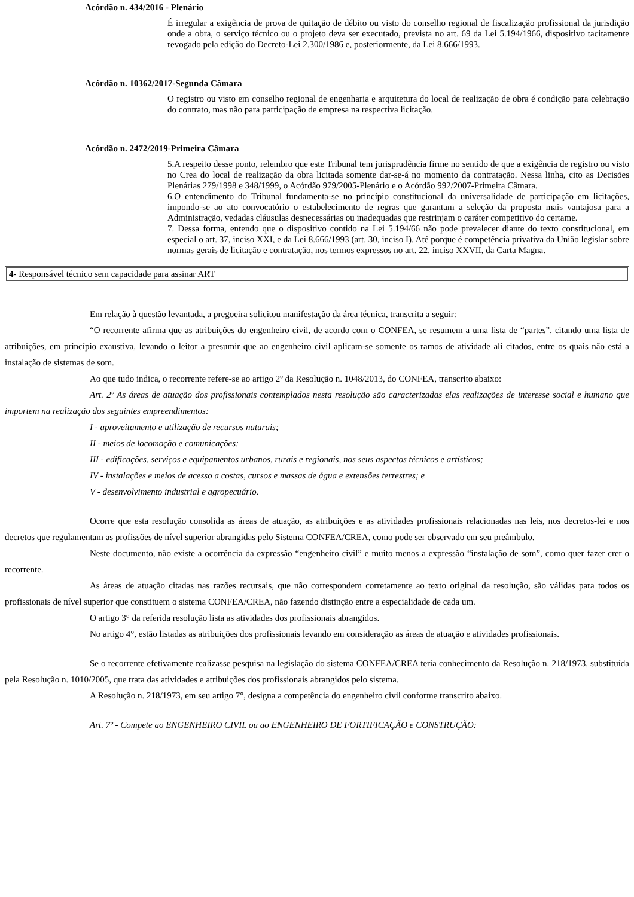Acórdão n. 434/2016 - Plenário
É irregular a exigência de prova de quitação de débito ou visto do conselho regional de fiscalização profissional da jurisdição onde a obra, o serviço técnico ou o projeto deva ser executado, prevista no art. 69 da Lei 5.194/1966, dispositivo tacitamente revogado pela edição do Decreto-Lei 2.300/1986 e, posteriormente, da Lei 8.666/1993.
Acórdão n. 10362/2017-Segunda Câmara
O registro ou visto em conselho regional de engenharia e arquitetura do local de realização de obra é condição para celebração do contrato, mas não para participação de empresa na respectiva licitação.
Acórdão n. 2472/2019-Primeira Câmara
5.A respeito desse ponto, relembro que este Tribunal tem jurisprudência firme no sentido de que a exigência de registro ou visto no Crea do local de realização da obra licitada somente dar-se-á no momento da contratação. Nessa linha, cito as Decisões Plenárias 279/1998 e 348/1999, o Acórdão 979/2005-Plenário e o Acórdão 992/2007-Primeira Câmara.
6.O entendimento do Tribunal fundamenta-se no princípio constitucional da universalidade de participação em licitações, impondo-se ao ato convocatório o estabelecimento de regras que garantam a seleção da proposta mais vantajosa para a Administração, vedadas cláusulas desnecessárias ou inadequadas que restrinjam o caráter competitivo do certame.
7. Dessa forma, entendo que o dispositivo contido na Lei 5.194/66 não pode prevalecer diante do texto constitucional, em especial o art. 37, inciso XXI, e da Lei 8.666/1993 (art. 30, inciso I). Até porque é competência privativa da União legislar sobre normas gerais de licitação e contratação, nos termos expressos no art. 22, inciso XXVII, da Carta Magna.
4- Responsável técnico sem capacidade para assinar ART
Em relação à questão levantada, a pregoeira solicitou manifestação da área técnica, transcrita a seguir:
“O recorrente afirma que as atribuições do engenheiro civil, de acordo com o CONFEA, se resumem a uma lista de “partes”, citando uma lista de atribuições, em princípio exaustiva, levando o leitor a presumir que ao engenheiro civil aplicam-se somente os ramos de atividade ali citados, entre os quais não está a instalação de sistemas de som.
Ao que tudo indica, o recorrente refere-se ao artigo 2º da Resolução n. 1048/2013, do CONFEA, transcrito abaixo:
Art. 2º As áreas de atuação dos profissionais contemplados nesta resolução são caracterizadas elas realizações de interesse social e humano que importem na realização dos seguintes empreendimentos:
I - aproveitamento e utilização de recursos naturais;
II - meios de locomoção e comunicações;
III - edificações, serviços e equipamentos urbanos, rurais e regionais, nos seus aspectos técnicos e artísticos;
IV - instalações e meios de acesso a costas, cursos e massas de água e extensões terrestres; e
V - desenvolvimento industrial e agropecuário.
Ocorre que esta resolução consolida as áreas de atuação, as atribuições e as atividades profissionais relacionadas nas leis, nos decretos-lei e nos decretos que regulamentam as profissões de nível superior abrangidas pelo Sistema CONFEA/CREA, como pode ser observado em seu preâmbulo.
Neste documento, não existe a ocorrência da expressão “engenheiro civil” e muito menos a expressão “instalação de som”, como quer fazer crer o recorrente.
As áreas de atuação citadas nas razões recursais, que não correspondem corretamente ao texto original da resolução, são válidas para todos os profissionais de nível superior que constituem o sistema CONFEA/CREA, não fazendo distinção entre a especialidade de cada um.
O artigo 3° da referida resolução lista as atividades dos profissionais abrangidos.
No artigo 4°, estão listadas as atribuições dos profissionais levando em consideração as áreas de atuação e atividades profissionais.
Se o recorrente efetivamente realizasse pesquisa na legislação do sistema CONFEA/CREA teria conhecimento da Resolução n. 218/1973, substituída pela Resolução n. 1010/2005, que trata das atividades e atribuições dos profissionais abrangidos pelo sistema.
A Resolução n. 218/1973, em seu artigo 7°, designa a competência do engenheiro civil conforme transcrito abaixo.
Art. 7º - Compete ao ENGENHEIRO CIVIL ou ao ENGENHEIRO DE FORTIFICAÇÃO e CONSTRUÇÃO: